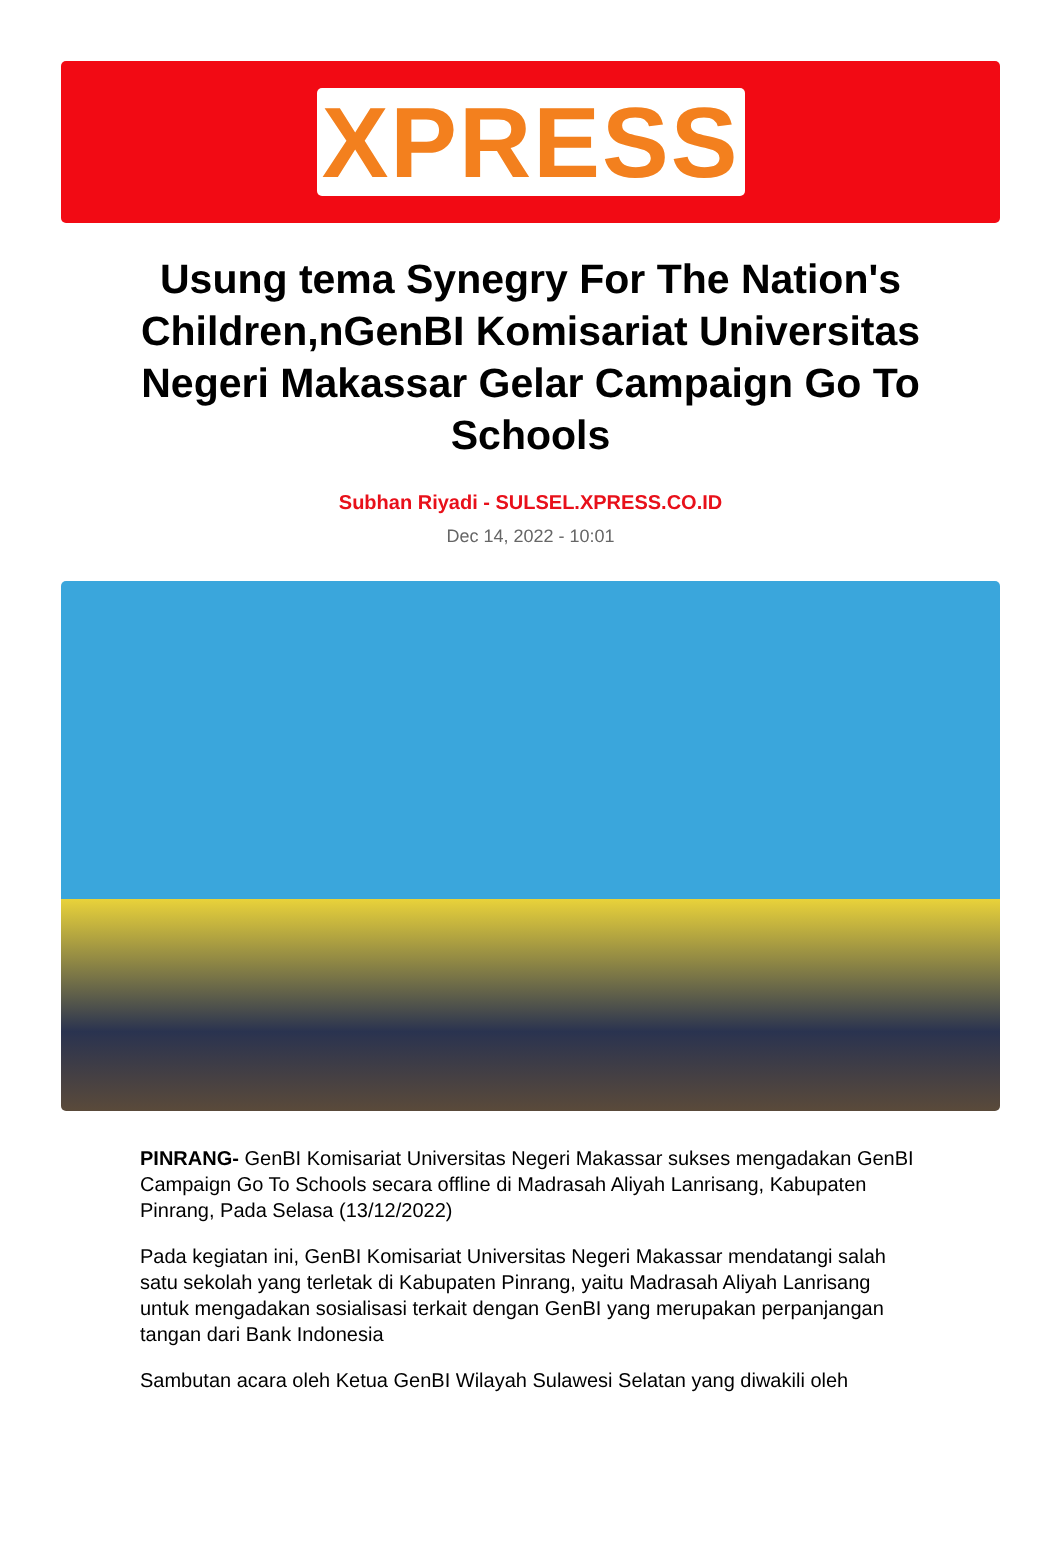XPRESS
Usung tema Synegry For The Nation's Children,nGenBI Komisariat Universitas Negeri Makassar Gelar Campaign Go To Schools
Subhan Riyadi - SULSEL.XPRESS.CO.ID
Dec 14, 2022 - 10:01
PINRANG- GenBI Komisariat Universitas Negeri Makassar sukses mengadakan GenBI Campaign Go To Schools secara offline di Madrasah Aliyah Lanrisang, Kabupaten Pinrang, Pada Selasa (13/12/2022)
Pada kegiatan ini, GenBI Komisariat Universitas Negeri Makassar mendatangi salah satu sekolah yang terletak di Kabupaten Pinrang, yaitu Madrasah Aliyah Lanrisang untuk mengadakan sosialisasi terkait dengan GenBI yang merupakan perpanjangan tangan dari Bank Indonesia
Sambutan acara oleh Ketua GenBI Wilayah Sulawesi Selatan yang diwakili oleh